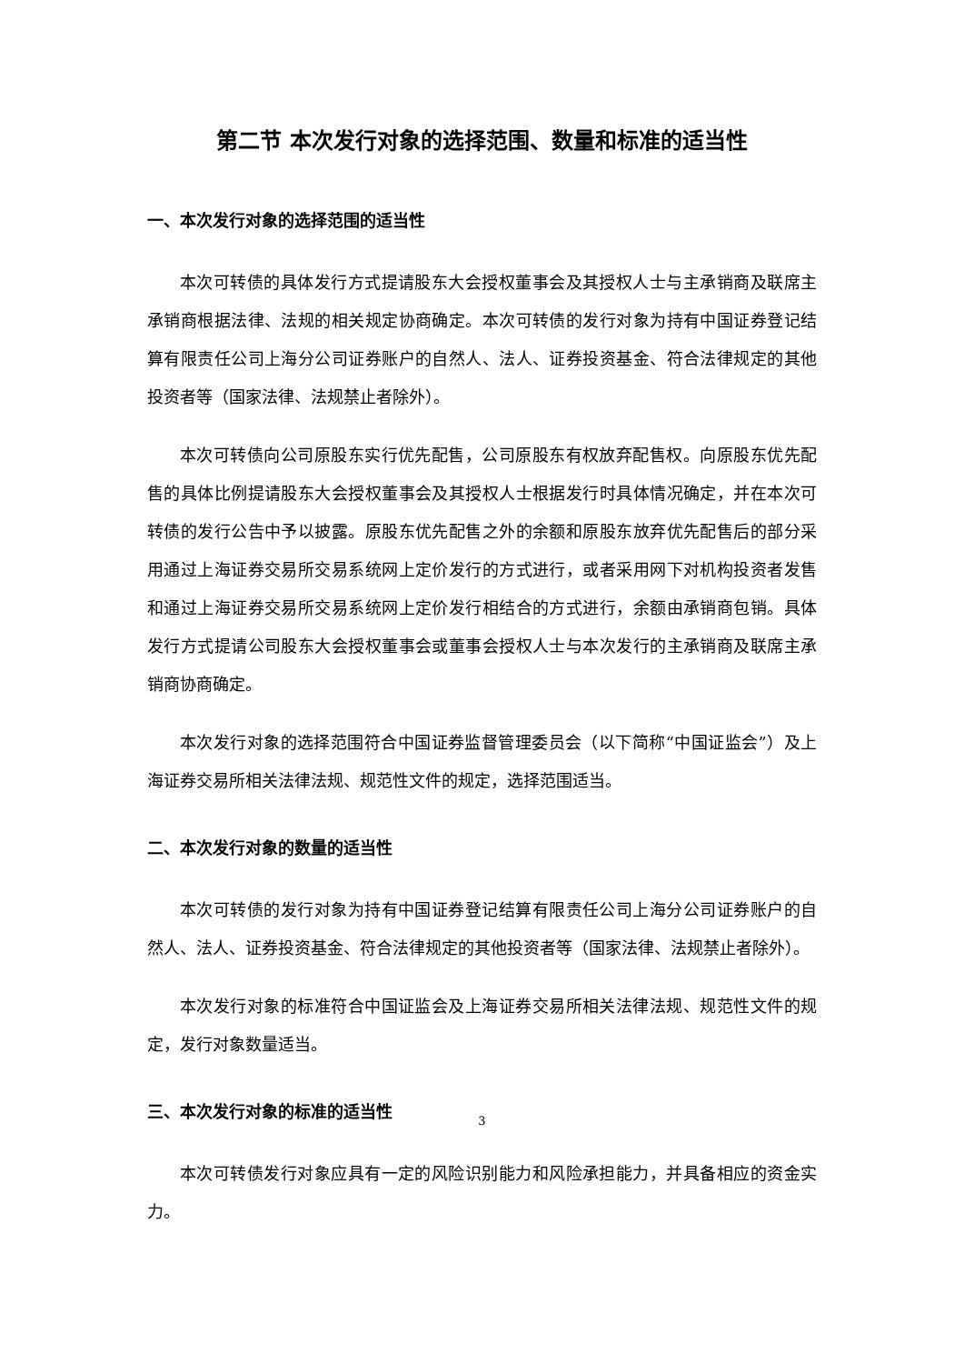第二节 本次发行对象的选择范围、数量和标准的适当性
一、本次发行对象的选择范围的适当性
本次可转债的具体发行方式提请股东大会授权董事会及其授权人士与主承销商及联席主承销商根据法律、法规的相关规定协商确定。本次可转债的发行对象为持有中国证券登记结算有限责任公司上海分公司证券账户的自然人、法人、证券投资基金、符合法律规定的其他投资者等（国家法律、法规禁止者除外）。
本次可转债向公司原股东实行优先配售，公司原股东有权放弃配售权。向原股东优先配售的具体比例提请股东大会授权董事会及其授权人士根据发行时具体情况确定，并在本次可转债的发行公告中予以披露。原股东优先配售之外的余额和原股东放弃优先配售后的部分采用通过上海证券交易所交易系统网上定价发行的方式进行，或者采用网下对机构投资者发售和通过上海证券交易所交易系统网上定价发行相结合的方式进行，余额由承销商包销。具体发行方式提请公司股东大会授权董事会或董事会授权人士与本次发行的主承销商及联席主承销商协商确定。
本次发行对象的选择范围符合中国证券监督管理委员会（以下简称“中国证监会”）及上海证券交易所相关法律法规、规范性文件的规定，选择范围适当。
二、本次发行对象的数量的适当性
本次可转债的发行对象为持有中国证券登记结算有限责任公司上海分公司证券账户的自然人、法人、证券投资基金、符合法律规定的其他投资者等（国家法律、法规禁止者除外）。
本次发行对象的标准符合中国证监会及上海证券交易所相关法律法规、规范性文件的规定，发行对象数量适当。
三、本次发行对象的标准的适当性
本次可转债发行对象应具有一定的风险识别能力和风险承担能力，并具备相应的资金实力。
3